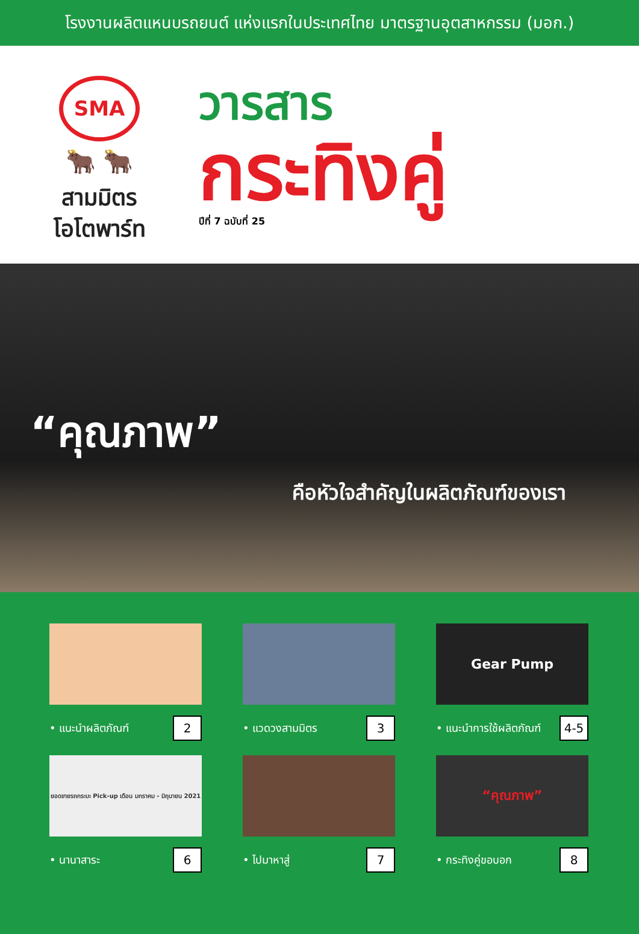โรงงานผลิตแหนบรถยนต์ แห่งแรกในประเทศไทย มาตรฐานอุตสาหกรรม (มอก.)
SMA
🐂 🐂
สามมิตร
โอโตพาร์ท
วารสาร
กระทิงคู่
ปีที่ 7 ฉบับที่ 25
“คุณภาพ”
คือหัวใจสำคัญในผลิตภัณฑ์ของเรา
• แนะนำผลิตภัณฑ์ 2
• แวดวงสามมิตร 3
Gear Pump
• แนะนำการใช้ผลิตภัณฑ์ 4-5
ยอดขายรถกระบะ Pick-up เดือน มกราคม - มิถุนายน 2021
• นานาสาระ 6
• ไปมาหาสู่ 7
“คุณภาพ”
• กระทิงคู่ขอบอก 8